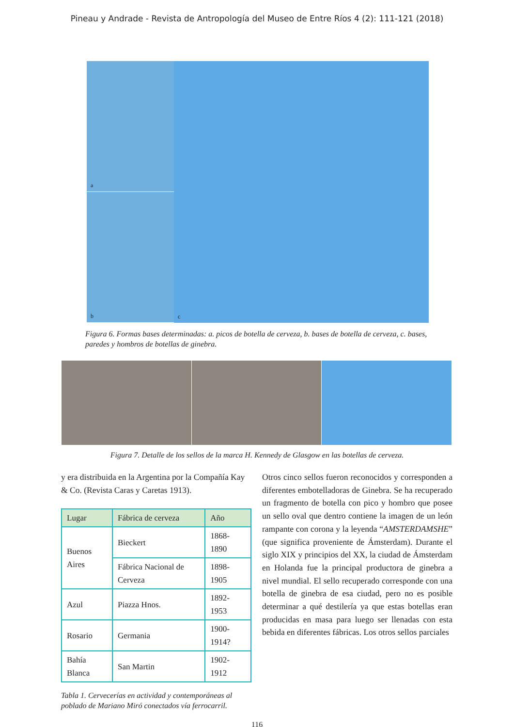Pineau y Andrade - Revista de Antropología del Museo de Entre Ríos 4 (2): 111-121 (2018)
a
b
c
Figura 6. Formas bases determinadas: a. picos de botella de cerveza, b. bases de botella de cerveza, c. bases, paredes y hombros de botellas de ginebra.
Figura 7. Detalle de los sellos de la marca H. Kennedy de Glasgow en las botellas de cerveza.
y era distribuida en la Argentina por la Compañía Kay & Co. (Revista Caras y Caretas 1913).
| Lugar | Fábrica de cerveza | Año |
| --- | --- | --- |
| Buenos Aires | Bieckert | 1868-1890 |
| | Fábrica Nacional de Cerveza | 1898-1905 |
| Azul | Piazza Hnos. | 1892-1953 |
| Rosario | Germania | 1900-1914? |
| Bahía Blanca | San Martin | 1902-1912 |
Tabla 1. Cervecerías en actividad y contemporáneas al poblado de Mariano Miró conectados vía ferrocarril.
Otros cinco sellos fueron reconocidos y corresponden a diferentes embotelladoras de Ginebra. Se ha recuperado un fragmento de botella con pico y hombro que posee un sello oval que dentro contiene la imagen de un león rampante con corona y la leyenda “AMSTERDAMSHE” (que significa proveniente de Ámsterdam). Durante el siglo XIX y principios del XX, la ciudad de Ámsterdam en Holanda fue la principal productora de ginebra a nivel mundial. El sello recuperado corresponde con una botella de ginebra de esa ciudad, pero no es posible determinar a qué destilería ya que estas botellas eran producidas en masa para luego ser llenadas con esta bebida en diferentes fábricas. Los otros sellos parciales
116